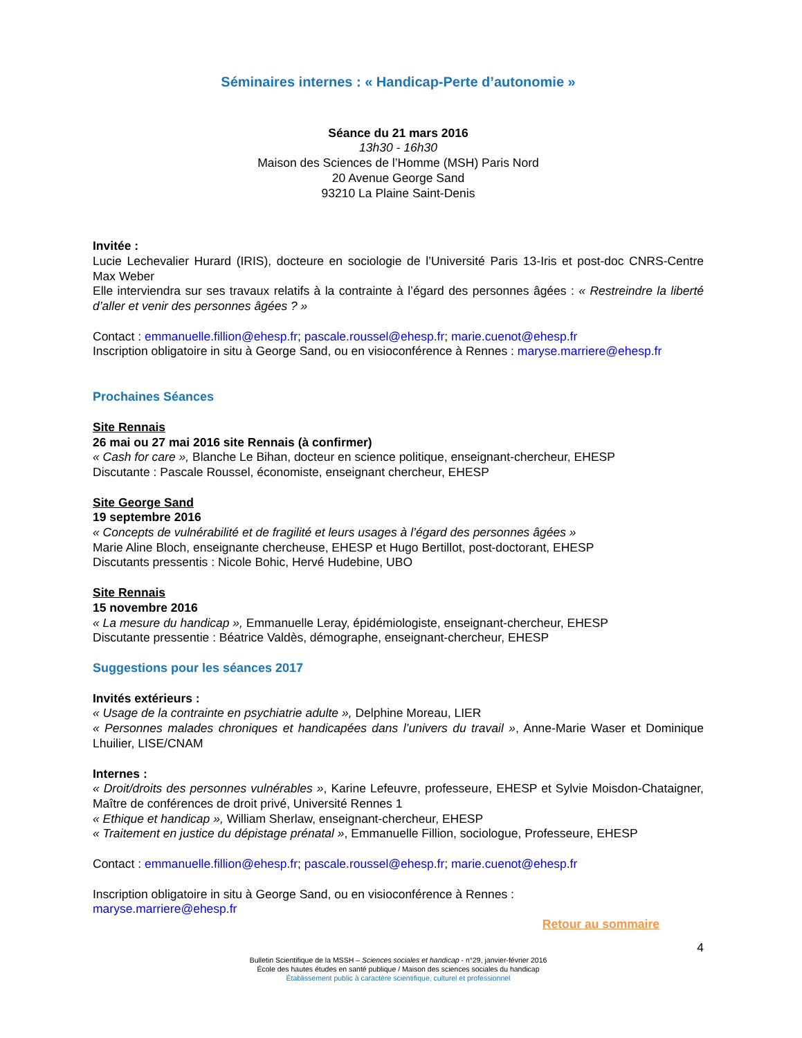Séminaires internes : « Handicap-Perte d’autonomie »
Séance du 21 mars 2016
13h30 - 16h30
Maison des Sciences de l’Homme (MSH) Paris Nord
20 Avenue George Sand
93210 La Plaine Saint-Denis
Invitée :
Lucie Lechevalier Hurard (IRIS), docteure en sociologie de l’Université Paris 13-Iris et post-doc CNRS-Centre Max Weber
Elle interviendra sur ses travaux relatifs à la contrainte à l’égard des personnes âgées : « Restreindre la liberté d’aller et venir des personnes âgées ? »
Contact : emmanuelle.fillion@ehesp.fr; pascale.roussel@ehesp.fr; marie.cuenot@ehesp.fr
Inscription obligatoire in situ à George Sand, ou en visioconférence à Rennes : maryse.marriere@ehesp.fr
Prochaines Séances
Site Rennais
26 mai ou 27 mai 2016 site Rennais (à confirmer)
« Cash for care », Blanche Le Bihan, docteur en science politique, enseignant-chercheur, EHESP
Discutante : Pascale Roussel, économiste, enseignant chercheur, EHESP
Site George Sand
19 septembre 2016
« Concepts de vulnérabilité et de fragilité et leurs usages à l’égard des personnes âgées »
Marie Aline Bloch, enseignante chercheuse, EHESP et Hugo Bertillot, post-doctorant, EHESP
Discutants pressentis : Nicole Bohic, Hervé Hudebine, UBO
Site Rennais
15 novembre 2016
« La mesure du handicap », Emmanuelle Leray, épidémiologiste, enseignant-chercheur, EHESP
Discutante pressentie : Béatrice Valdès, démographe, enseignant-chercheur, EHESP
Suggestions pour les séances 2017
Invités extérieurs :
« Usage de la contrainte en psychiatrie adulte », Delphine Moreau, LIER
« Personnes malades chroniques et handicapées dans l’univers du travail », Anne-Marie Waser et Dominique Lhuilier, LISE/CNAM
Internes :
« Droit/droits des personnes vulnérables », Karine Lefeuvre, professeure, EHESP et Sylvie Moisdon-Chataigner, Maître de conférences de droit privé, Université Rennes 1
« Ethique et handicap », William Sherlaw, enseignant-chercheur, EHESP
« Traitement en justice du dépistage prénatal », Emmanuelle Fillion, sociologue, Professeure, EHESP
Contact : emmanuelle.fillion@ehesp.fr; pascale.roussel@ehesp.fr; marie.cuenot@ehesp.fr
Inscription obligatoire in situ à George Sand, ou en visioconférence à Rennes :
maryse.marriere@ehesp.fr
Retour au sommaire
4
Bulletin Scientifique de la MSSH – Sciences sociales et handicap - n°29, janvier-février 2016
École des hautes études en santé publique / Maison des sciences sociales du handicap
Établissement public à caractère scientifique, culturel et professionnel